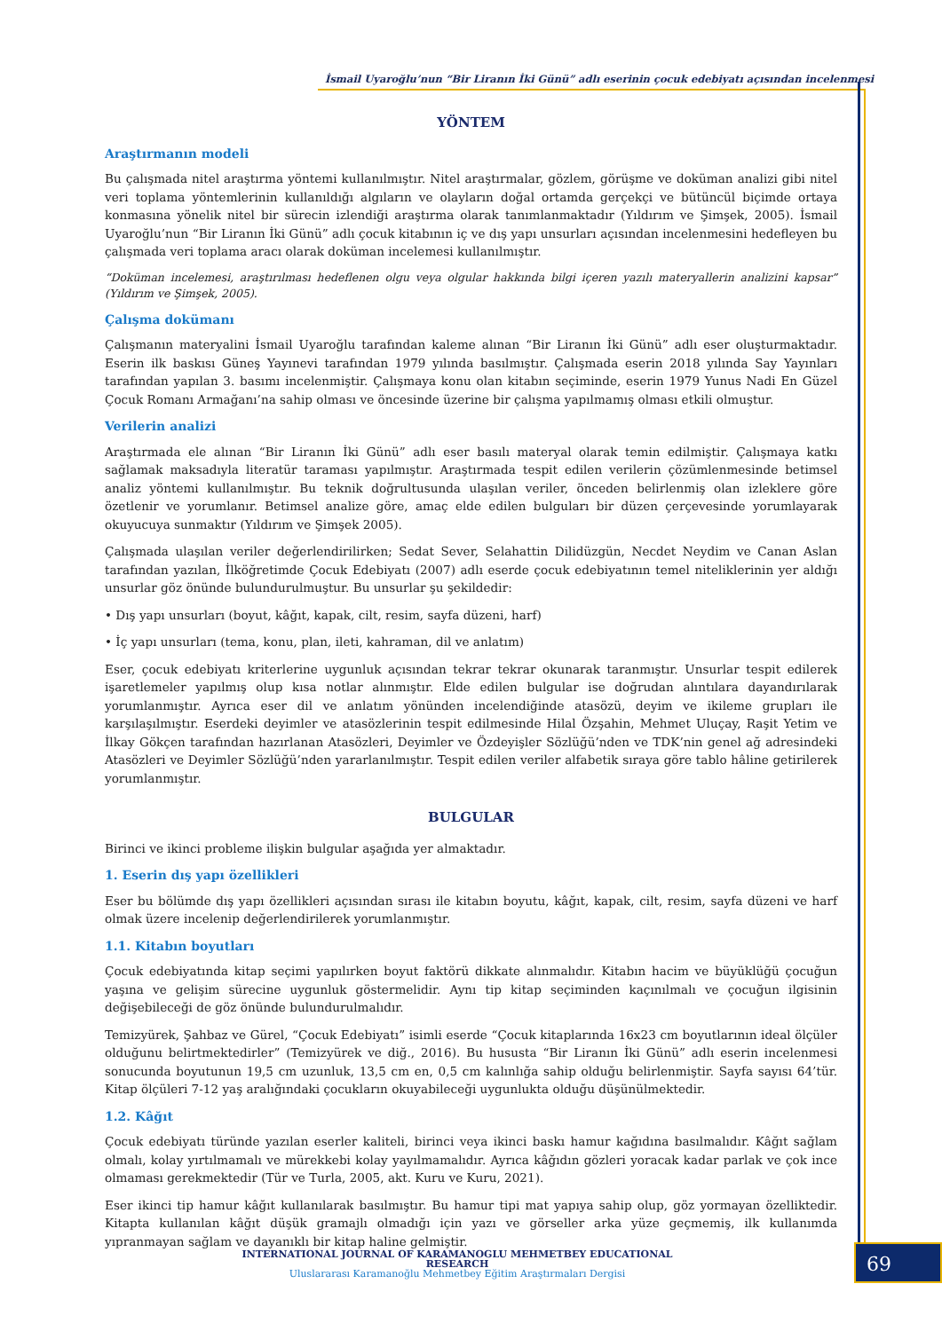İsmail Uyaroğlu’nun “Bir Liranın İki Günü” adlı eserinin çocuk edebiyatı açısından incelenmesi
YÖNTEM
Araştırmanın modeli
Bu çalışmada nitel araştırma yöntemi kullanılmıştır. Nitel araştırmalar, gözlem, görüşme ve doküman analizi gibi nitel veri toplama yöntemlerinin kullanıldığı algıların ve olayların doğal ortamda gerçekçi ve bütüncül biçimde ortaya konmasına yönelik nitel bir sürecin izlendiği araştırma olarak tanımlanmaktadır (Yıldırım ve Şimşek, 2005). İsmail Uyaroğlu’nun “Bir Liranın İki Günü” adlı çocuk kitabının iç ve dış yapı unsurları açısından incelenmesini hedefleyen bu çalışmada veri toplama aracı olarak doküman incelemesi kullanılmıştır.
“Doküman incelemesi, araştırılması hedeflenen olgu veya olgular hakkında bilgi içeren yazılı materyallerin analizini kapsar” (Yıldırım ve Şimşek, 2005).
Çalışma dokümanı
Çalışmanın materyalini İsmail Uyaroğlu tarafından kaleme alınan “Bir Liranın İki Günü” adlı eser oluşturmaktadır. Eserin ilk baskısı Güneş Yayınevi tarafından 1979 yılında basılmıştır. Çalışmada eserin 2018 yılında Say Yayınları tarafından yapılan 3. basımı incelenmiştir. Çalışmaya konu olan kitabın seçiminde, eserin 1979 Yunus Nadi En Güzel Çocuk Romanı Armağanı’na sahip olması ve öncesinde üzerine bir çalışma yapılmamış olması etkili olmuştur.
Verilerin analizi
Araştırmada ele alınan “Bir Liranın İki Günü” adlı eser basılı materyal olarak temin edilmiştir. Çalışmaya katkı sağlamak maksadıyla literatür taraması yapılmıştır. Araştırmada tespit edilen verilerin çözümlenmesinde betimsel analiz yöntemi kullanılmıştır. Bu teknik doğrultusunda ulaşılan veriler, önceden belirlenmiş olan izleklere göre özetlenir ve yorumlanır. Betimsel analize göre, amaç elde edilen bulguları bir düzen çerçevesinde yorumlayarak okuyucuya sunmaktır (Yıldırım ve Şimşek 2005).
Çalışmada ulaşılan veriler değerlendirilirken; Sedat Sever, Selahattin Dilidüzgün, Necdet Neydim ve Canan Aslan tarafından yazılan, İlköğretimde Çocuk Edebiyatı (2007) adlı eserde çocuk edebiyatının temel niteliklerinin yer aldığı unsurlar göz önünde bulundurulmuştur. Bu unsurlar şu şekildedir:
• Dış yapı unsurları (boyut, kâğıt, kapak, cilt, resim, sayfa düzeni, harf)
• İç yapı unsurları (tema, konu, plan, ileti, kahraman, dil ve anlatım)
Eser, çocuk edebiyatı kriterlerine uygunluk açısından tekrar tekrar okunarak taranmıştır. Unsurlar tespit edilerek işaretlemeler yapılmış olup kısa notlar alınmıştır. Elde edilen bulgular ise doğrudan alıntılara dayandırılarak yorumlanmıştır. Ayrıca eser dil ve anlatım yönünden incelendiğinde atasözü, deyim ve ikileme grupları ile karşılaşılmıştır. Eserdeki deyimler ve atasözlerinin tespit edilmesinde Hilal Özşahin, Mehmet Uluçay, Raşit Yetim ve İlkay Gökçen tarafından hazırlanan Atasözleri, Deyimler ve Özdeyişler Sözlüğü’nden ve TDK’nin genel ağ adresindeki Atasözleri ve Deyimler Sözlüğü’nden yararlanılmıştır. Tespit edilen veriler alfabetik sıraya göre tablo hâline getirilerek yorumlanmıştır.
BULGULAR
Birinci ve ikinci probleme ilişkin bulgular aşağıda yer almaktadır.
1. Eserin dış yapı özellikleri
Eser bu bölümde dış yapı özellikleri açısından sırası ile kitabın boyutu, kâğıt, kapak, cilt, resim, sayfa düzeni ve harf olmak üzere incelenip değerlendirilerek yorumlanmıştır.
1.1. Kitabın boyutları
Çocuk edebiyatında kitap seçimi yapılırken boyut faktörü dikkate alınmalıdır. Kitabın hacim ve büyüklüğü çocuğun yaşına ve gelişim sürecine uygunluk göstermelidir. Aynı tip kitap seçiminden kaçınılmalı ve çocuğun ilgisinin değişebileceği de göz önünde bulundurulmalıdır.
Temizyürek, Şahbaz ve Gürel, “Çocuk Edebiyatı” isimli eserde “Çocuk kitaplarında 16x23 cm boyutlarının ideal ölçüler olduğunu belirtmektedirler” (Temizyürek ve diğ., 2016). Bu hususta “Bir Liranın İki Günü” adlı eserin incelenmesi sonucunda boyutunun 19,5 cm uzunluk, 13,5 cm en, 0,5 cm kalınlığa sahip olduğu belirlenmiştir. Sayfa sayısı 64’tür. Kitap ölçüleri 7-12 yaş aralığındaki çocukların okuyabileceği uygunlukta olduğu düşünülmektedir.
1.2. Kâğıt
Çocuk edebiyatı türünde yazılan eserler kaliteli, birinci veya ikinci baskı hamur kağıdına basılmalıdır. Kâğıt sağlam olmalı, kolay yırtılmamalı ve mürekkebi kolay yayılmamalıdır. Ayrıca kâğıdın gözleri yoracak kadar parlak ve çok ince olmaması gerekmektedir (Tür ve Turla, 2005, akt. Kuru ve Kuru, 2021).
Eser ikinci tip hamur kâğıt kullanılarak basılmıştır. Bu hamur tipi mat yapıya sahip olup, göz yormayan özelliktedir. Kitapta kullanılan kâğıt düşük gramajlı olmadığı için yazı ve görseller arka yüze geçmemiş, ilk kullanımda yıpranmayan sağlam ve dayanıklı bir kitap haline gelmiştir.
INTERNATIONAL JOURNAL OF KARAMANOGLU MEHMETBEY EDUCATIONAL RESEARCH
Uluslararası Karamanoğlu Mehmetbey Eğitim Araştırmaları Dergisi
69